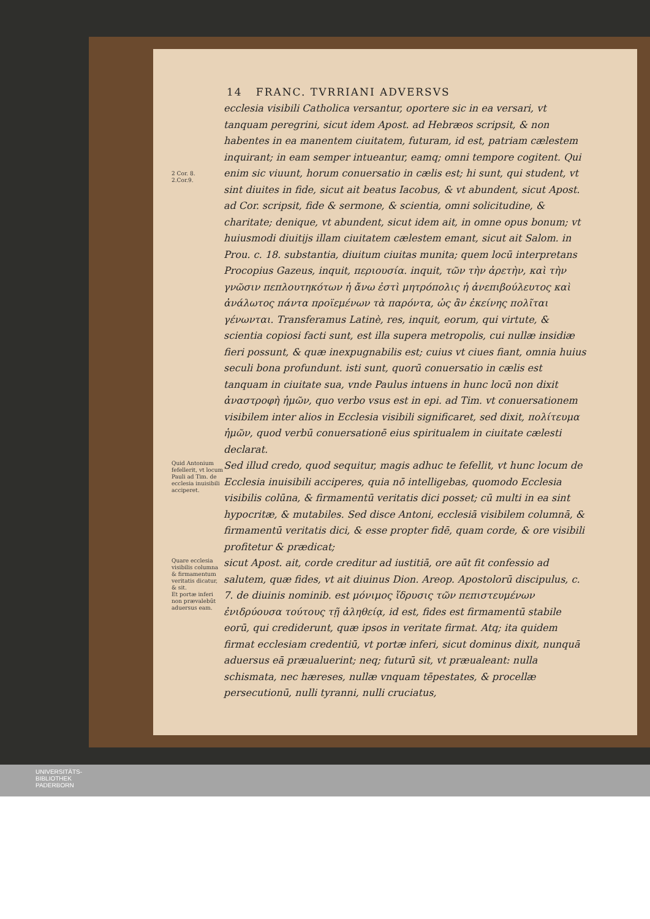14 FRANC. TVRRIANI ADVERSVS
2 Cor. 8.
2.Cor.9.
ecclesia visibili Catholica versantur, oportere sic in ea versari, vt tanquam peregrini, sicut idem Apost. ad Hebræos scripsit, & non habentes in ea manentem ciuitatem, futuram, id est, patriam cælestem inquirant; in eam semper intueantur, eamq; omni tempore cogitent. Qui enim sic viuunt, horum conuersatio in cælis est; hi sunt, qui student, vt sint diuites in fide, sicut ait beatus Iacobus, & vt abundent, sicut Apost. ad Cor. scripsit, fide & sermone, & scientia, omni solicitudine, & charitate; denique, vt abundent, sicut idem ait, in omne opus bonum; vt huiusmodi diuitijs illam ciuitatem cælestem emant, sicut ait Salom. in Prou. c. 18. substantia, diuitum ciuitas munita; quem locū interpretans Procopius Gazeus, inquit, περιουσία. inquit, τῶν τὴν ἀρετὴν, καὶ τὴν γνῶσιν πεπλουτηκότων ἡ ἄνω ἐστὶ μητρόπολις ἡ ἀνεπιβούλευτος καὶ ἀνάλωτος πάντα προϊεμένων τὰ παρόντα, ὡς ἂν ἐκείνης πολῖται γένωνται. Transferamus Latinè, res, inquit, eorum, qui virtute, & scientia copiosi facti sunt, est illa supera metropolis, cui nullæ insidiæ fieri possunt, & quæ inexpugnabilis est; cuius vt ciues fiant, omnia huius seculi bona profundunt. isti sunt, quorū conuersatio in cælis est tanquam in ciuitate sua, vnde Paulus intuens in hunc locū non dixit ἀναστροφὴ ἡμῶν, quo verbo vsus est in epi. ad Tim. vt conuersationem visibilem inter alios in Ecclesia visibili significaret, sed dixit, πολίτευμα ἡμῶν, quod verbū conuersationē eius spiritualem in ciuitate cælesti declarat.
Quid Antonium fefellerit, vt locum Pauli ad Tim. de ecclesia inuisibili acciperet.
Sed illud credo, quod sequitur, magis adhuc te fefellit, vt hunc locum de Ecclesia inuisibili acciperes, quia nō intelligebas, quomodo Ecclesia visibilis colūna, & firmamentū veritatis dici posset; cū multi in ea sint hypocritæ, & mutabiles. Sed disce Antoni, ecclesiā visibilem columnā, & firmamentū veritatis dici, & esse propter fidē, quam corde, & ore visibili profitetur & prædicat;
Quare ecclesia visibilis columna & firmamentum veritatis dicatur, & sit.
Et portæ inferi non prævalebūt aduersus eam.
sicut Apost. ait, corde creditur ad iustitiā, ore aūt fit confessio ad salutem, quæ fides, vt ait diuinus Dion. Areop. Apostolorū discipulus, c. 7. de diuinis nominib. est μόνιμος ἵδρυσις τῶν πεπιστευμένων ἐνιδρύουσα τούτους τῇ ἀληθείᾳ, id est, fides est firmamentū stabile eorū, qui crediderunt, quæ ipsos in veritate firmat. Atq; ita quidem firmat ecclesiam credentiū, vt portæ inferi, sicut dominus dixit, nunquā aduersus eā præualuerint; neq; futurū sit, vt præualeant: nulla schismata, nec hæreses, nullæ vnquam tēpestates, & procellæ persecutionū, nulli tyranni, nulli cruciatus,
UNIVERSITÄTS-
BIBLIOTHEK
PADERBORN